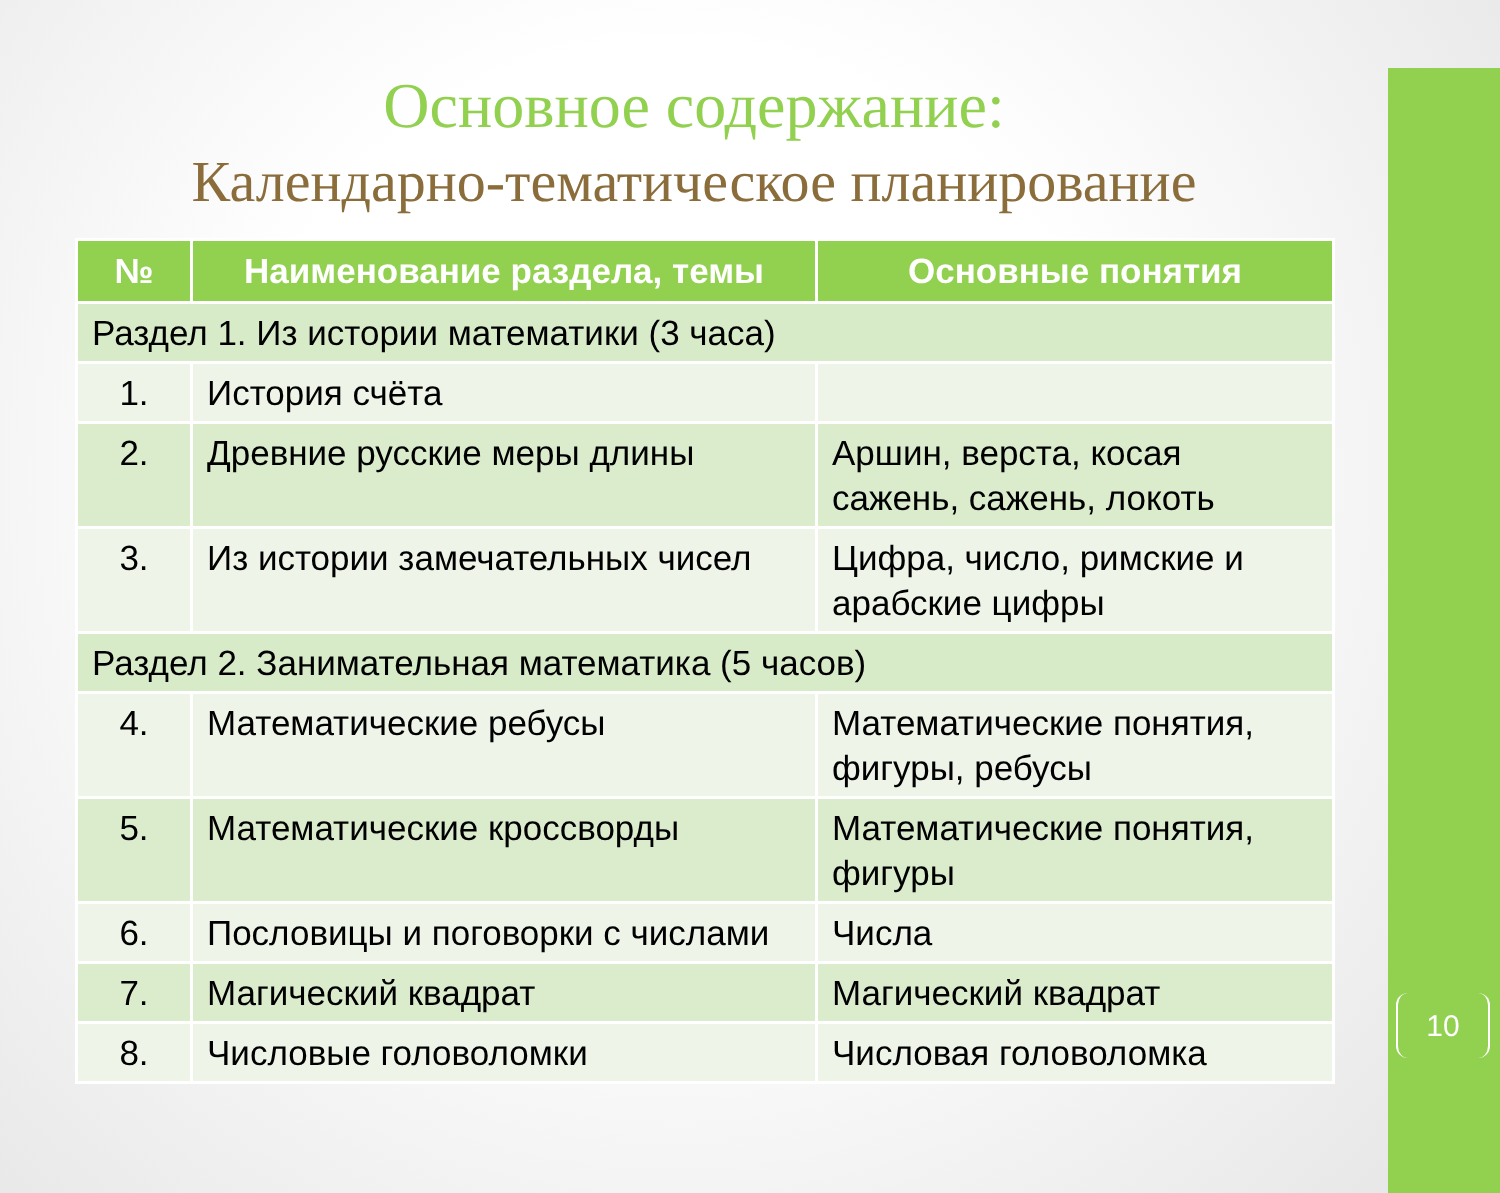10
Основное содержание:
Календарно-тематическое планирование
| № | Наименование раздела, темы | Основные понятия |
| --- | --- | --- |
| Раздел 1. Из истории математики (3 часа) | | |
| 1. | История счёта | |
| 2. | Древние русские меры длины | Аршин, верста, косая сажень, сажень, локоть |
| 3. | Из истории замечательных чисел | Цифра, число, римские и арабские цифры |
| Раздел 2. Занимательная математика (5 часов) | | |
| 4. | Математические ребусы | Математические понятия, фигуры, ребусы |
| 5. | Математические кроссворды | Математические понятия, фигуры |
| 6. | Пословицы и поговорки с числами | Числа |
| 7. | Магический квадрат | Магический квадрат |
| 8. | Числовые головоломки | Числовая головоломка |